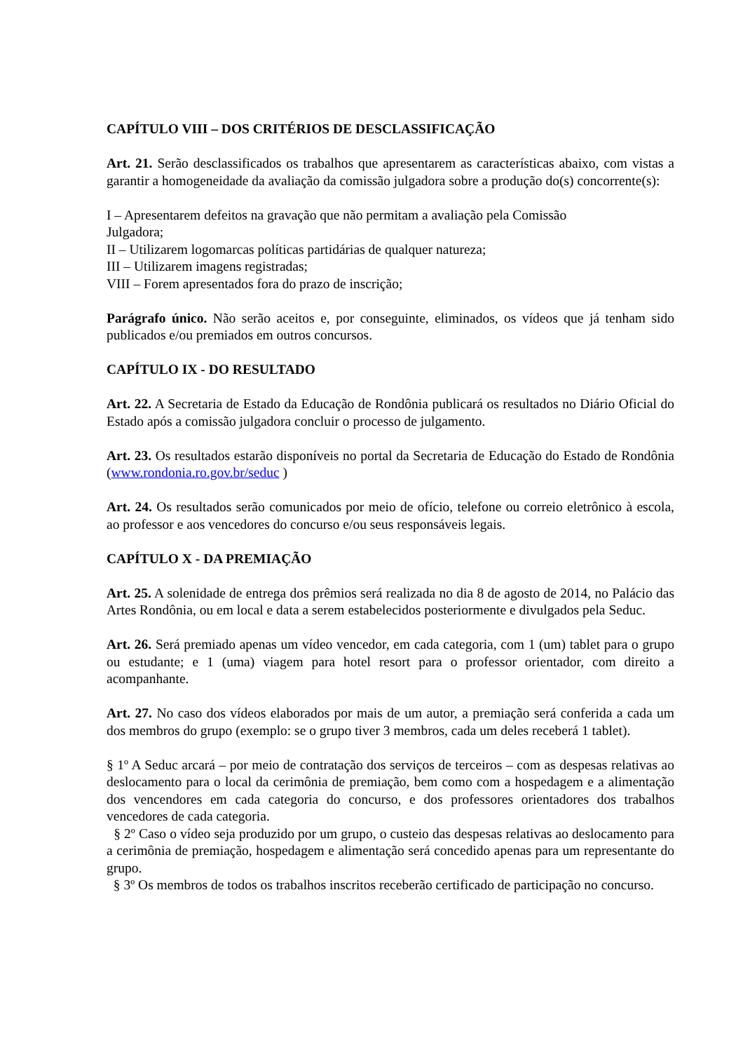CAPÍTULO VIII – DOS CRITÉRIOS DE DESCLASSIFICAÇÃO
Art. 21. Serão desclassificados os trabalhos que apresentarem as características abaixo, com vistas a garantir a homogeneidade da avaliação da comissão julgadora sobre a produção do(s) concorrente(s):
I – Apresentarem defeitos na gravação que não permitam a avaliação pela Comissão
Julgadora;
II – Utilizarem logomarcas políticas partidárias de qualquer natureza;
III – Utilizarem imagens registradas;
VIII – Forem apresentados fora do prazo de inscrição;
Parágrafo único. Não serão aceitos e, por conseguinte, eliminados, os vídeos que já tenham sido publicados e/ou premiados em outros concursos.
CAPÍTULO IX - DO RESULTADO
Art. 22. A Secretaria de Estado da Educação de Rondônia publicará os resultados no Diário Oficial do Estado após a comissão julgadora concluir o processo de julgamento.
Art. 23. Os resultados estarão disponíveis no portal da Secretaria de Educação do Estado de Rondônia (www.rondonia.ro.gov.br/seduc )
Art. 24. Os resultados serão comunicados por meio de ofício, telefone ou correio eletrônico à escola, ao professor e aos vencedores do concurso e/ou seus responsáveis legais.
CAPÍTULO X - DA PREMIAÇÃO
Art. 25. A solenidade de entrega dos prêmios será realizada no dia 8 de agosto de 2014, no Palácio das Artes Rondônia, ou em local e data a serem estabelecidos posteriormente e divulgados pela Seduc.
Art. 26. Será premiado apenas um vídeo vencedor, em cada categoria, com 1 (um) tablet para o grupo ou estudante; e 1 (uma) viagem para hotel resort para o professor orientador, com direito a acompanhante.
Art. 27. No caso dos vídeos elaborados por mais de um autor, a premiação será conferida a cada um dos membros do grupo (exemplo: se o grupo tiver 3 membros, cada um deles receberá 1 tablet).
§ 1º A Seduc arcará – por meio de contratação dos serviços de terceiros – com as despesas relativas ao deslocamento para o local da cerimônia de premiação, bem como com a hospedagem e a alimentação dos vencendores em cada categoria do concurso, e dos professores orientadores dos trabalhos vencedores de cada categoria.
§ 2º Caso o vídeo seja produzido por um grupo, o custeio das despesas relativas ao deslocamento para a cerimônia de premiação, hospedagem e alimentação será concedido apenas para um representante do grupo.
§ 3º Os membros de todos os trabalhos inscritos receberão certificado de participação no concurso.